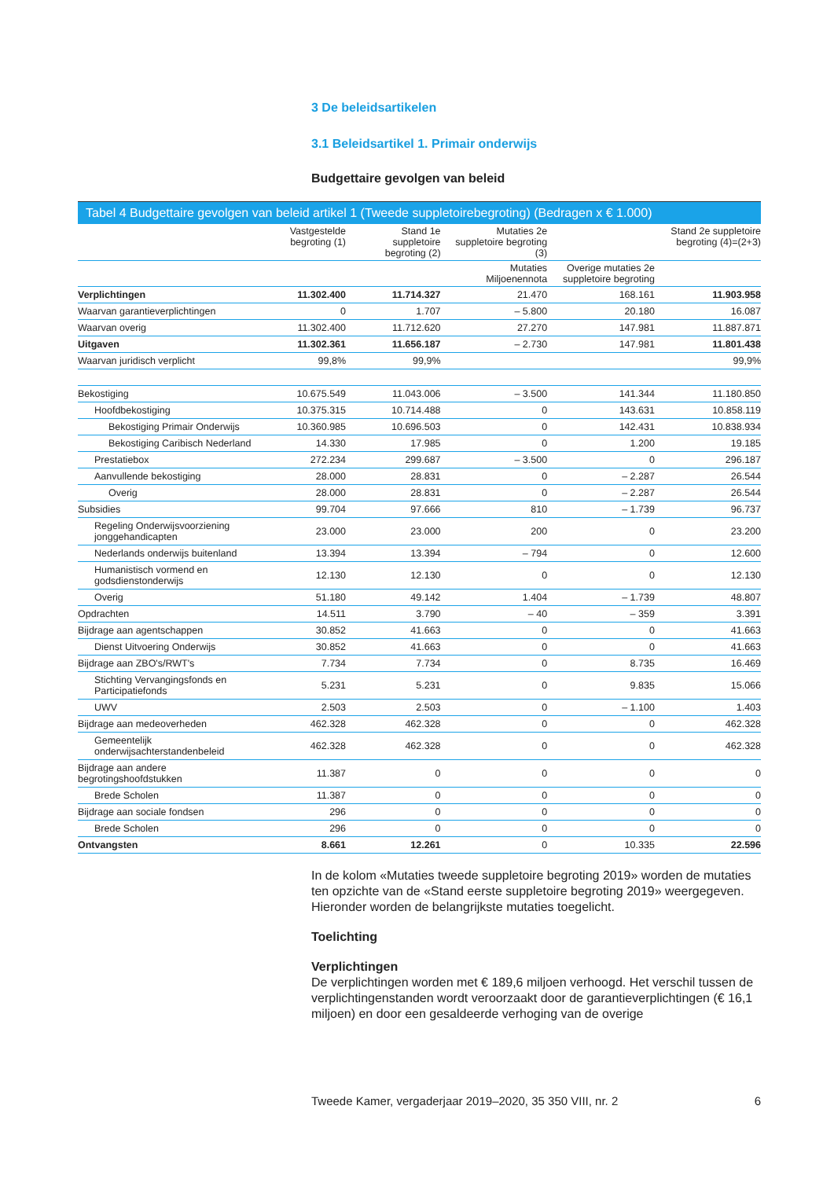3 De beleidsartikelen
3.1 Beleidsartikel 1. Primair onderwijs
Budgettaire gevolgen van beleid
Tabel 4 Budgettaire gevolgen van beleid artikel 1 (Tweede suppletoirebegroting) (Bedragen x € 1.000)
| | Vastgestelde begroting (1) | Stand 1e suppletoire begroting (2) | Mutaties 2e suppletoire begroting (3) | | Stand 2e suppletoire begroting (4)=(2+3) |
| --- | --- | --- | --- | --- | --- |
| | | | Mutaties Miljoenennota | Overige mutaties 2e suppletoire begroting | |
| Verplichtingen | 11.302.400 | 11.714.327 | 21.470 | 168.161 | 11.903.958 |
| Waarvan garantieverplichtingen | 0 | 1.707 | – 5.800 | 20.180 | 16.087 |
| Waarvan overig | 11.302.400 | 11.712.620 | 27.270 | 147.981 | 11.887.871 |
| Uitgaven | 11.302.361 | 11.656.187 | – 2.730 | 147.981 | 11.801.438 |
| Waarvan juridisch verplicht | 99,8% | 99,9% | | | 99,9% |
| Bekostiging | 10.675.549 | 11.043.006 | – 3.500 | 141.344 | 11.180.850 |
| Hoofdbekostiging | 10.375.315 | 10.714.488 | 0 | 143.631 | 10.858.119 |
| Bekostiging Primair Onderwijs | 10.360.985 | 10.696.503 | 0 | 142.431 | 10.838.934 |
| Bekostiging Caribisch Nederland | 14.330 | 17.985 | 0 | 1.200 | 19.185 |
| Prestatiebox | 272.234 | 299.687 | – 3.500 | 0 | 296.187 |
| Aanvullende bekostiging | 28.000 | 28.831 | 0 | – 2.287 | 26.544 |
| Overig | 28.000 | 28.831 | 0 | – 2.287 | 26.544 |
| Subsidies | 99.704 | 97.666 | 810 | – 1.739 | 96.737 |
| Regeling Onderwijsvoorziening jonggehandicapten | 23.000 | 23.000 | 200 | 0 | 23.200 |
| Nederlands onderwijs buitenland | 13.394 | 13.394 | – 794 | 0 | 12.600 |
| Humanistisch vormend en godsdienstonderwijs | 12.130 | 12.130 | 0 | 0 | 12.130 |
| Overig | 51.180 | 49.142 | 1.404 | – 1.739 | 48.807 |
| Opdrachten | 14.511 | 3.790 | – 40 | – 359 | 3.391 |
| Bijdrage aan agentschappen | 30.852 | 41.663 | 0 | 0 | 41.663 |
| Dienst Uitvoering Onderwijs | 30.852 | 41.663 | 0 | 0 | 41.663 |
| Bijdrage aan ZBO's/RWT's | 7.734 | 7.734 | 0 | 8.735 | 16.469 |
| Stichting Vervangingsfonds en Participatiefonds | 5.231 | 5.231 | 0 | 9.835 | 15.066 |
| UWV | 2.503 | 2.503 | 0 | – 1.100 | 1.403 |
| Bijdrage aan medeoverheden | 462.328 | 462.328 | 0 | 0 | 462.328 |
| Gemeentelijk onderwijsachterstandenbeleid | 462.328 | 462.328 | 0 | 0 | 462.328 |
| Bijdrage aan andere begrotingshoofdstukken | 11.387 | 0 | 0 | 0 | 0 |
| Brede Scholen | 11.387 | 0 | 0 | 0 | 0 |
| Bijdrage aan sociale fondsen | 296 | 0 | 0 | 0 | 0 |
| Brede Scholen | 296 | 0 | 0 | 0 | 0 |
| Ontvangsten | 8.661 | 12.261 | 0 | 10.335 | 22.596 |
In de kolom «Mutaties tweede suppletoire begroting 2019» worden de mutaties ten opzichte van de «Stand eerste suppletoire begroting 2019» weergegeven. Hieronder worden de belangrijkste mutaties toegelicht.
Toelichting
Verplichtingen
De verplichtingen worden met € 189,6 miljoen verhoogd. Het verschil tussen de verplichtingenstanden wordt veroorzaakt door de garantieverplichtingen (€ 16,1 miljoen) en door een gesaldeerde verhoging van de overige
Tweede Kamer, vergaderjaar 2019–2020, 35 350 VIII, nr. 2 6